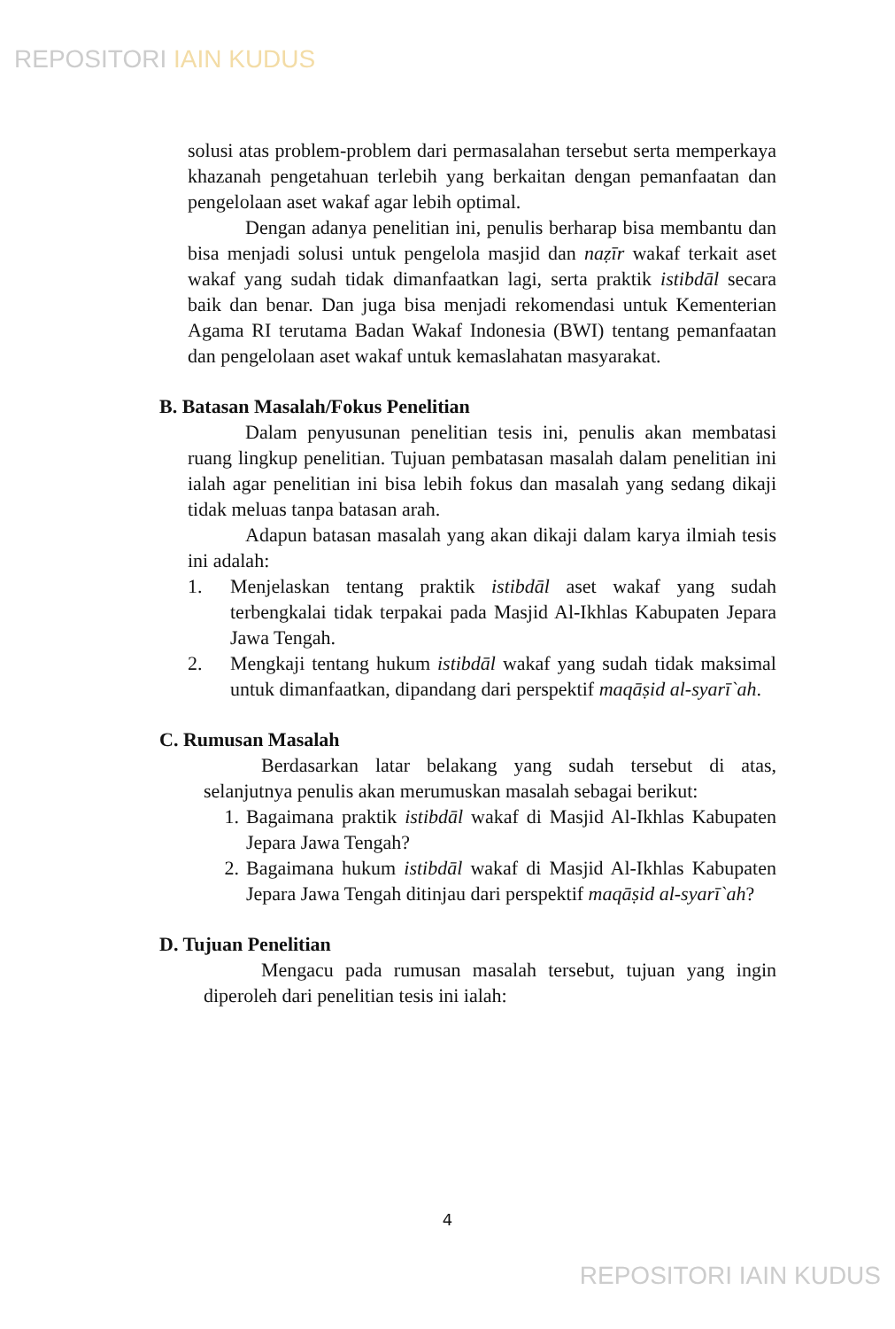REPOSITORI IAIN KUDUS
solusi atas problem-problem dari permasalahan tersebut serta memperkaya khazanah pengetahuan terlebih yang berkaitan dengan pemanfaatan dan pengelolaan aset wakaf agar lebih optimal.
Dengan adanya penelitian ini, penulis berharap bisa membantu dan bisa menjadi solusi untuk pengelola masjid dan naẓīr wakaf terkait aset wakaf yang sudah tidak dimanfaatkan lagi, serta praktik istibdāl secara baik dan benar. Dan juga bisa menjadi rekomendasi untuk Kementerian Agama RI terutama Badan Wakaf Indonesia (BWI) tentang pemanfaatan dan pengelolaan aset wakaf untuk kemaslahatan masyarakat.
B. Batasan Masalah/Fokus Penelitian
Dalam penyusunan penelitian tesis ini, penulis akan membatasi ruang lingkup penelitian. Tujuan pembatasan masalah dalam penelitian ini ialah agar penelitian ini bisa lebih fokus dan masalah yang sedang dikaji tidak meluas tanpa batasan arah.
Adapun batasan masalah yang akan dikaji dalam karya ilmiah tesis ini adalah:
1. Menjelaskan tentang praktik istibdāl aset wakaf yang sudah terbengkalai tidak terpakai pada Masjid Al-Ikhlas Kabupaten Jepara Jawa Tengah.
2. Mengkaji tentang hukum istibdāl wakaf yang sudah tidak maksimal untuk dimanfaatkan, dipandang dari perspektif maqāṣid al-syarī`ah.
C. Rumusan Masalah
Berdasarkan latar belakang yang sudah tersebut di atas, selanjutnya penulis akan merumuskan masalah sebagai berikut:
1. Bagaimana praktik istibdāl wakaf di Masjid Al-Ikhlas Kabupaten Jepara Jawa Tengah?
2. Bagaimana hukum istibdāl wakaf di Masjid Al-Ikhlas Kabupaten Jepara Jawa Tengah ditinjau dari perspektif maqāṣid al-syarī`ah?
D. Tujuan Penelitian
Mengacu pada rumusan masalah tersebut, tujuan yang ingin diperoleh dari penelitian tesis ini ialah:
4
REPOSITORI IAIN KUDUS